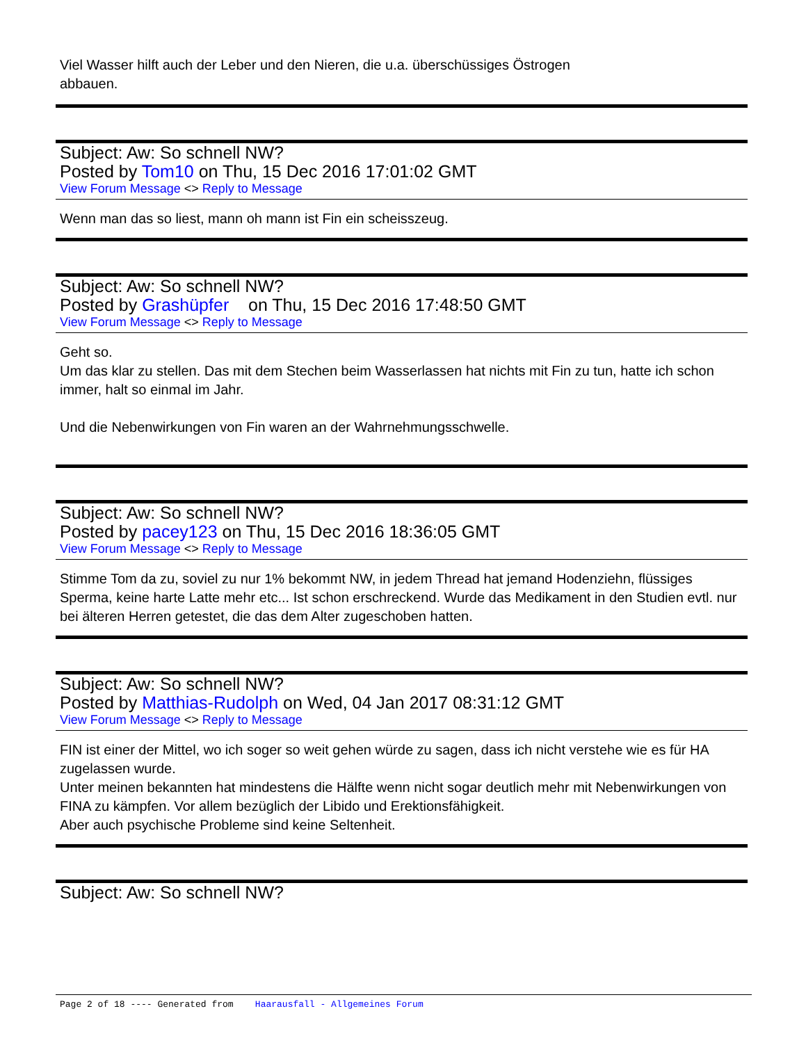Viel Wasser hilft auch der Leber und den Nieren, die u.a. überschüssiges Östrogen
abbauen.
Subject: Aw: So schnell NW?
Posted by Tom10 on Thu, 15 Dec 2016 17:01:02 GMT
View Forum Message <> Reply to Message
Wenn man das so liest, mann oh mann ist Fin ein scheisszeug.
Subject: Aw: So schnell NW?
Posted by Grashüpfer on Thu, 15 Dec 2016 17:48:50 GMT
View Forum Message <> Reply to Message
Geht so.
Um das klar zu stellen. Das mit dem Stechen beim Wasserlassen hat nichts mit Fin zu tun, hatte ich schon immer, halt so einmal im Jahr.
Und die Nebenwirkungen von Fin waren an der Wahrnehmungsschwelle.
Subject: Aw: So schnell NW?
Posted by pacey123 on Thu, 15 Dec 2016 18:36:05 GMT
View Forum Message <> Reply to Message
Stimme Tom da zu, soviel zu nur 1% bekommt NW, in jedem Thread hat jemand Hodenziehn, flüssiges Sperma, keine harte Latte mehr etc... Ist schon erschreckend. Wurde das Medikament in den Studien evtl. nur bei älteren Herren getestet, die das dem Alter zugeschoben hatten.
Subject: Aw: So schnell NW?
Posted by Matthias-Rudolph on Wed, 04 Jan 2017 08:31:12 GMT
View Forum Message <> Reply to Message
FIN ist einer der Mittel, wo ich soger so weit gehen würde zu sagen, dass ich nicht verstehe wie es für HA zugelassen wurde.
Unter meinen bekannten hat mindestens die Hälfte wenn nicht sogar deutlich mehr mit Nebenwirkungen von FINA zu kämpfen. Vor allem bezüglich der Libido und Erektionsfähigkeit.
Aber auch psychische Probleme sind keine Seltenheit.
Subject: Aw: So schnell NW?
Page 2 of 18 ---- Generated from Haarausfall - Allgemeines Forum